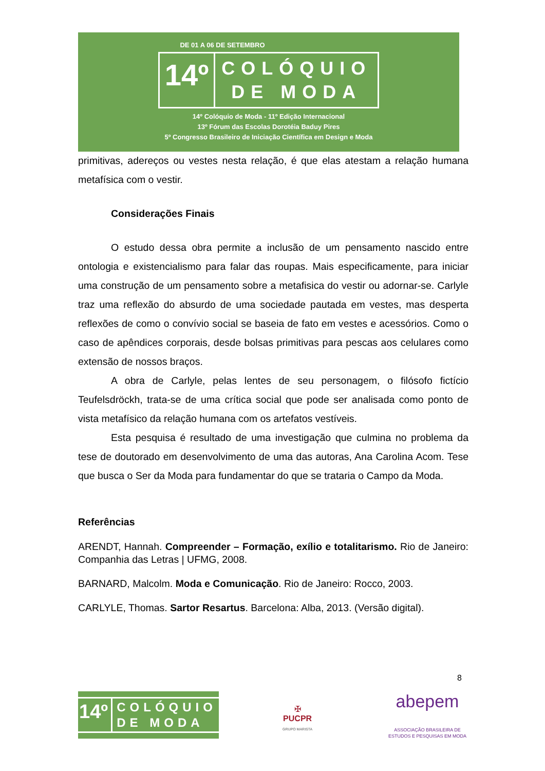DE 01 A 06 DE SETEMBRO
14º
COLÓQUIO
DE MODA
14º Colóquio de Moda - 11º Edição Internacional
13º Fórum das Escolas Dorotéia Baduy Pires
5º Congresso Brasileiro de Iniciação Científica em Design e Moda
primitivas, adereços ou vestes nesta relação, é que elas atestam a relação humana metafísica com o vestir.
Considerações Finais
O estudo dessa obra permite a inclusão de um pensamento nascido entre ontologia e existencialismo para falar das roupas. Mais especificamente, para iniciar uma construção de um pensamento sobre a metafisica do vestir ou adornar-se. Carlyle traz uma reflexão do absurdo de uma sociedade pautada em vestes, mas desperta reflexões de como o convívio social se baseia de fato em vestes e acessórios. Como o caso de apêndices corporais, desde bolsas primitivas para pescas aos celulares como extensão de nossos braços.
A obra de Carlyle, pelas lentes de seu personagem, o filósofo fictício Teufelsdröckh, trata-se de uma crítica social que pode ser analisada como ponto de vista metafísico da relação humana com os artefatos vestíveis.
Esta pesquisa é resultado de uma investigação que culmina no problema da tese de doutorado em desenvolvimento de uma das autoras, Ana Carolina Acom. Tese que busca o Ser da Moda para fundamentar do que se trataria o Campo da Moda.
Referências
ARENDT, Hannah. Compreender – Formação, exílio e totalitarismo. Rio de Janeiro: Companhia das Letras | UFMG, 2008.
BARNARD, Malcolm. Moda e Comunicação. Rio de Janeiro: Rocco, 2003.
CARLYLE, Thomas. Sartor Resartus. Barcelona: Alba, 2013. (Versão digital).
8
14º
COLÓQUIO
DE MODA
✠
PUCPR
GRUPO MARISTA
abepem
ASSOCIAÇÃO BRASILEIRA DE
ESTUDOS E PESQUISAS EM MODA